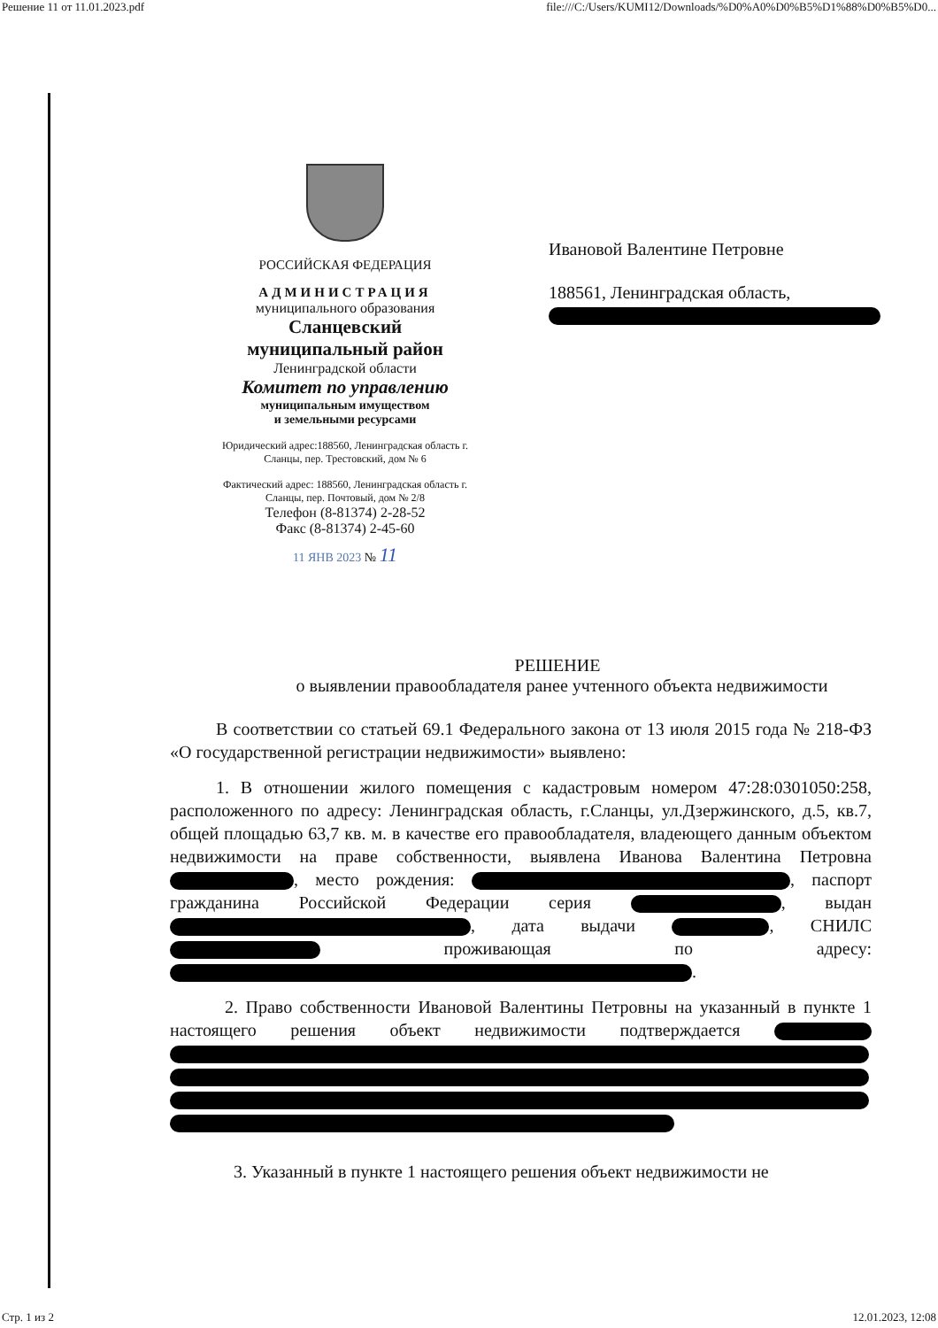Решение 11 от 11.01.2023.pdf file:///C:/Users/KUMI12/Downloads/%D0%A0%D0%B5%D1%88%D0%B5%D0...
РОССИЙСКАЯ ФЕДЕРАЦИЯ
АДМИНИСТРАЦИЯ
муниципального образования
Сланцевский
муниципальный район
Ленинградской области
Комитет по управлению
муниципальным имуществом
и земельными ресурсами
Юридический адрес:188560, Ленинградская область г.
Сланцы, пер. Трестовский, дом № 6
Фактический адрес: 188560, Ленинградская область г.
Сланцы, пер. Почтовый, дом № 2/8
Телефон (8-81374) 2-28-52
Факс (8-81374) 2-45-60
11 ЯНВ 2023 № 11
Ивановой Валентине Петровне
188561, Ленинградская область,
РЕШЕНИЕ
о выявлении правообладателя ранее учтенного объекта недвижимости
В соответствии со статьей 69.1 Федерального закона от 13 июля 2015 года № 218-ФЗ «О государственной регистрации недвижимости» выявлено:
1. В отношении жилого помещения с кадастровым номером 47:28:0301050:258, расположенного по адресу: Ленинградская область, г.Сланцы, ул.Дзержинского, д.5, кв.7, общей площадью 63,7 кв. м. в качестве его правообладателя, владеющего данным объектом недвижимости на праве собственности, выявлена Иванова Валентина Петровна , место рождения: , паспорт гражданина Российской Федерации серия , выдан , дата выдачи , СНИЛС проживающая по адресу: .
2. Право собственности Ивановой Валентины Петровны на указанный в пункте 1 настоящего решения объект недвижимости подтверждается
3. Указанный в пункте 1 настоящего решения объект недвижимости не
Стр. 1 из 2 12.01.2023, 12:08